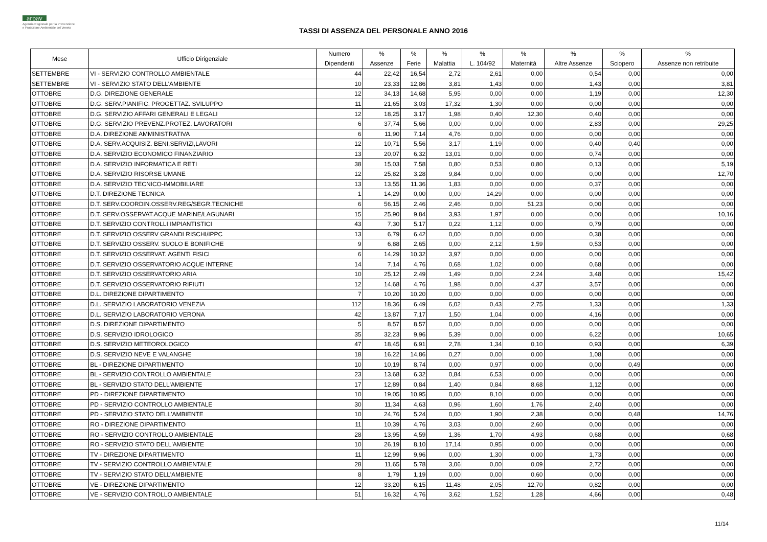arpav
Agenzia Regionale per la Prevenzione
e Protezione Ambientale del Veneto
TASSI DI ASSENZA DEL PERSONALE ANNO 2016
| Mese | Ufficio Dirigenziale | Numero Dipendenti | % Assenze | % Ferie | % Malattia | % L. 104/92 | % Maternità | % Altre Assenze | % Sciopero | % Assenze non retribuite |
| --- | --- | --- | --- | --- | --- | --- | --- | --- | --- | --- |
| SETTEMBRE | VI - SERVIZIO CONTROLLO AMBIENTALE | 44 | 22,42 | 16,54 | 2,72 | 2,61 | 0,00 | 0,54 | 0,00 | 0,00 |
| SETTEMBRE | VI - SERVIZIO STATO DELL'AMBIENTE | 10 | 23,33 | 12,86 | 3,81 | 1,43 | 0,00 | 1,43 | 0,00 | 3,81 |
| OTTOBRE | D.G. DIREZIONE GENERALE | 12 | 34,13 | 14,68 | 5,95 | 0,00 | 0,00 | 1,19 | 0,00 | 12,30 |
| OTTOBRE | D.G. SERV.PIANIFIC. PROGETTAZ. SVILUPPO | 11 | 21,65 | 3,03 | 17,32 | 1,30 | 0,00 | 0,00 | 0,00 | 0,00 |
| OTTOBRE | D.G. SERVIZIO AFFARI GENERALI E LEGALI | 12 | 18,25 | 3,17 | 1,98 | 0,40 | 12,30 | 0,40 | 0,00 | 0,00 |
| OTTOBRE | D.G. SERVIZIO PREVENZ.PROTEZ. LAVORATORI | 6 | 37,74 | 5,66 | 0,00 | 0,00 | 0,00 | 2,83 | 0,00 | 29,25 |
| OTTOBRE | D.A. DIREZIONE AMMINISTRATIVA | 6 | 11,90 | 7,14 | 4,76 | 0,00 | 0,00 | 0,00 | 0,00 | 0,00 |
| OTTOBRE | D.A. SERV.ACQUISIZ. BENI,SERVIZI,LAVORI | 12 | 10,71 | 5,56 | 3,17 | 1,19 | 0,00 | 0,40 | 0,40 | 0,00 |
| OTTOBRE | D.A. SERVIZIO ECONOMICO FINANZIARIO | 13 | 20,07 | 6,32 | 13,01 | 0,00 | 0,00 | 0,74 | 0,00 | 0,00 |
| OTTOBRE | D.A. SERVIZIO INFORMATICA E RETI | 38 | 15,03 | 7,58 | 0,80 | 0,53 | 0,80 | 0,13 | 0,00 | 5,19 |
| OTTOBRE | D.A. SERVIZIO RISORSE UMANE | 12 | 25,82 | 3,28 | 9,84 | 0,00 | 0,00 | 0,00 | 0,00 | 12,70 |
| OTTOBRE | D.A. SERVIZIO TECNICO-IMMOBILIARE | 13 | 13,55 | 11,36 | 1,83 | 0,00 | 0,00 | 0,37 | 0,00 | 0,00 |
| OTTOBRE | D.T. DIREZIONE TECNICA | 1 | 14,29 | 0,00 | 0,00 | 14,29 | 0,00 | 0,00 | 0,00 | 0,00 |
| OTTOBRE | D.T. SERV.COORDIN.OSSERV.REG/SEGR.TECNICHE | 6 | 56,15 | 2,46 | 2,46 | 0,00 | 51,23 | 0,00 | 0,00 | 0,00 |
| OTTOBRE | D.T. SERV.OSSERVAT.ACQUE MARINE/LAGUNARI | 15 | 25,90 | 9,84 | 3,93 | 1,97 | 0,00 | 0,00 | 0,00 | 10,16 |
| OTTOBRE | D.T. SERVIZIO CONTROLLI IMPIANTISTICI | 43 | 7,30 | 5,17 | 0,22 | 1,12 | 0,00 | 0,79 | 0,00 | 0,00 |
| OTTOBRE | D.T. SERVIZIO OSSERV GRANDI RISCHI/IPPC | 13 | 6,79 | 6,42 | 0,00 | 0,00 | 0,00 | 0,38 | 0,00 | 0,00 |
| OTTOBRE | D.T. SERVIZIO OSSERV. SUOLO E BONIFICHE | 9 | 6,88 | 2,65 | 0,00 | 2,12 | 1,59 | 0,53 | 0,00 | 0,00 |
| OTTOBRE | D.T. SERVIZIO OSSERVAT. AGENTI FISICI | 6 | 14,29 | 10,32 | 3,97 | 0,00 | 0,00 | 0,00 | 0,00 | 0,00 |
| OTTOBRE | D.T. SERVIZIO OSSERVATORIO ACQUE INTERNE | 14 | 7,14 | 4,76 | 0,68 | 1,02 | 0,00 | 0,68 | 0,00 | 0,00 |
| OTTOBRE | D.T. SERVIZIO OSSERVATORIO ARIA | 10 | 25,12 | 2,49 | 1,49 | 0,00 | 2,24 | 3,48 | 0,00 | 15,42 |
| OTTOBRE | D.T. SERVIZIO OSSERVATORIO RIFIUTI | 12 | 14,68 | 4,76 | 1,98 | 0,00 | 4,37 | 3,57 | 0,00 | 0,00 |
| OTTOBRE | D.L. DIREZIONE DIPARTIMENTO | 7 | 10,20 | 10,20 | 0,00 | 0,00 | 0,00 | 0,00 | 0,00 | 0,00 |
| OTTOBRE | D.L. SERVIZIO LABORATORIO VENEZIA | 112 | 18,36 | 6,49 | 6,02 | 0,43 | 2,75 | 1,33 | 0,00 | 1,33 |
| OTTOBRE | D.L. SERVIZIO LABORATORIO VERONA | 42 | 13,87 | 7,17 | 1,50 | 1,04 | 0,00 | 4,16 | 0,00 | 0,00 |
| OTTOBRE | D.S. DIREZIONE DIPARTIMENTO | 5 | 8,57 | 8,57 | 0,00 | 0,00 | 0,00 | 0,00 | 0,00 | 0,00 |
| OTTOBRE | D.S. SERVIZIO IDROLOGICO | 35 | 32,23 | 9,96 | 5,39 | 0,00 | 0,00 | 6,22 | 0,00 | 10,65 |
| OTTOBRE | D.S. SERVIZIO METEOROLOGICO | 47 | 18,45 | 6,91 | 2,78 | 1,34 | 0,10 | 0,93 | 0,00 | 6,39 |
| OTTOBRE | D.S. SERVIZIO NEVE E VALANGHE | 18 | 16,22 | 14,86 | 0,27 | 0,00 | 0,00 | 1,08 | 0,00 | 0,00 |
| OTTOBRE | BL - DIREZIONE DIPARTIMENTO | 10 | 10,19 | 8,74 | 0,00 | 0,97 | 0,00 | 0,00 | 0,49 | 0,00 |
| OTTOBRE | BL - SERVIZIO CONTROLLO AMBIENTALE | 23 | 13,68 | 6,32 | 0,84 | 6,53 | 0,00 | 0,00 | 0,00 | 0,00 |
| OTTOBRE | BL - SERVIZIO STATO DELL'AMBIENTE | 17 | 12,89 | 0,84 | 1,40 | 0,84 | 8,68 | 1,12 | 0,00 | 0,00 |
| OTTOBRE | PD - DIREZIONE DIPARTIMENTO | 10 | 19,05 | 10,95 | 0,00 | 8,10 | 0,00 | 0,00 | 0,00 | 0,00 |
| OTTOBRE | PD - SERVIZIO CONTROLLO AMBIENTALE | 30 | 11,34 | 4,63 | 0,96 | 1,60 | 1,76 | 2,40 | 0,00 | 0,00 |
| OTTOBRE | PD - SERVIZIO STATO DELL'AMBIENTE | 10 | 24,76 | 5,24 | 0,00 | 1,90 | 2,38 | 0,00 | 0,48 | 14,76 |
| OTTOBRE | RO - DIREZIONE DIPARTIMENTO | 11 | 10,39 | 4,76 | 3,03 | 0,00 | 2,60 | 0,00 | 0,00 | 0,00 |
| OTTOBRE | RO - SERVIZIO CONTROLLO AMBIENTALE | 28 | 13,95 | 4,59 | 1,36 | 1,70 | 4,93 | 0,68 | 0,00 | 0,68 |
| OTTOBRE | RO - SERVIZIO STATO DELL'AMBIENTE | 10 | 26,19 | 8,10 | 17,14 | 0,95 | 0,00 | 0,00 | 0,00 | 0,00 |
| OTTOBRE | TV - DIREZIONE DIPARTIMENTO | 11 | 12,99 | 9,96 | 0,00 | 1,30 | 0,00 | 1,73 | 0,00 | 0,00 |
| OTTOBRE | TV - SERVIZIO CONTROLLO AMBIENTALE | 28 | 11,65 | 5,78 | 3,06 | 0,00 | 0,09 | 2,72 | 0,00 | 0,00 |
| OTTOBRE | TV - SERVIZIO STATO DELL'AMBIENTE | 8 | 1,79 | 1,19 | 0,00 | 0,00 | 0,60 | 0,00 | 0,00 | 0,00 |
| OTTOBRE | VE - DIREZIONE DIPARTIMENTO | 12 | 33,20 | 6,15 | 11,48 | 2,05 | 12,70 | 0,82 | 0,00 | 0,00 |
| OTTOBRE | VE - SERVIZIO CONTROLLO AMBIENTALE | 51 | 16,32 | 4,76 | 3,62 | 1,52 | 1,28 | 4,66 | 0,00 | 0,48 |
11/14